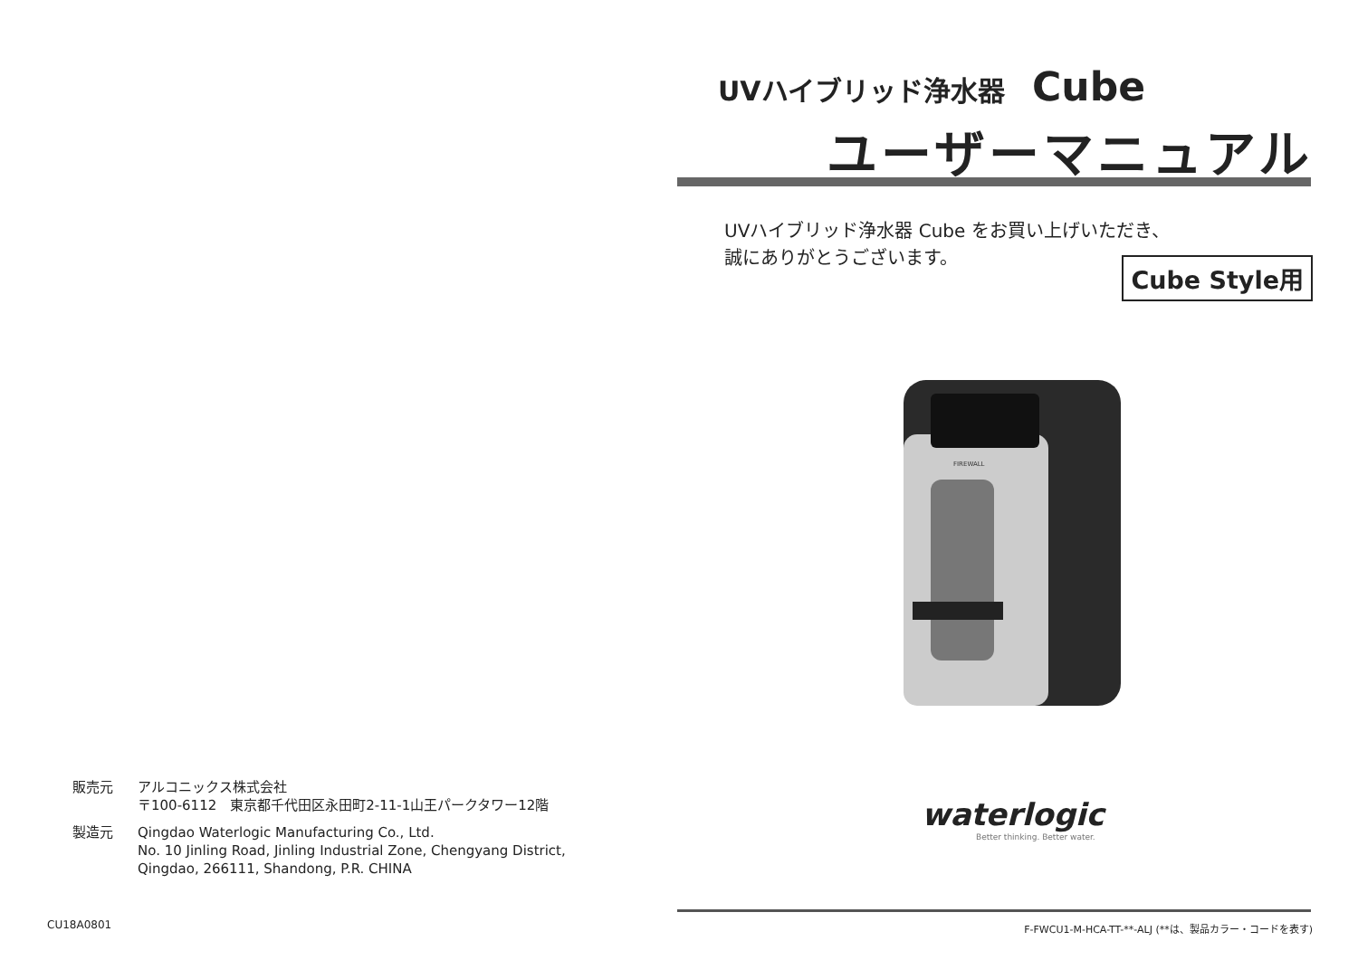販売元 アルコニックス株式会社
〒100-6112　東京都千代田区永田町2-11-1山王パークタワー12階
製造元 Qingdao Waterlogic Manufacturing Co., Ltd.
No. 10 Jinling Road, Jinling Industrial Zone, Chengyang District,
Qingdao, 266111, Shandong, P.R. CHINA
CU18A0801
UVハイブリッド浄水器 Cube
ユーザーマニュアル
UVハイブリッド浄水器 Cube をお買い上げいただき、
誠にありがとうございます。
Cube Style用
FIREWALL
waterlogic
Better thinking. Better water.
F-FWCU1-M-HCA-TT-**-ALJ (**は、製品カラー・コードを表す)